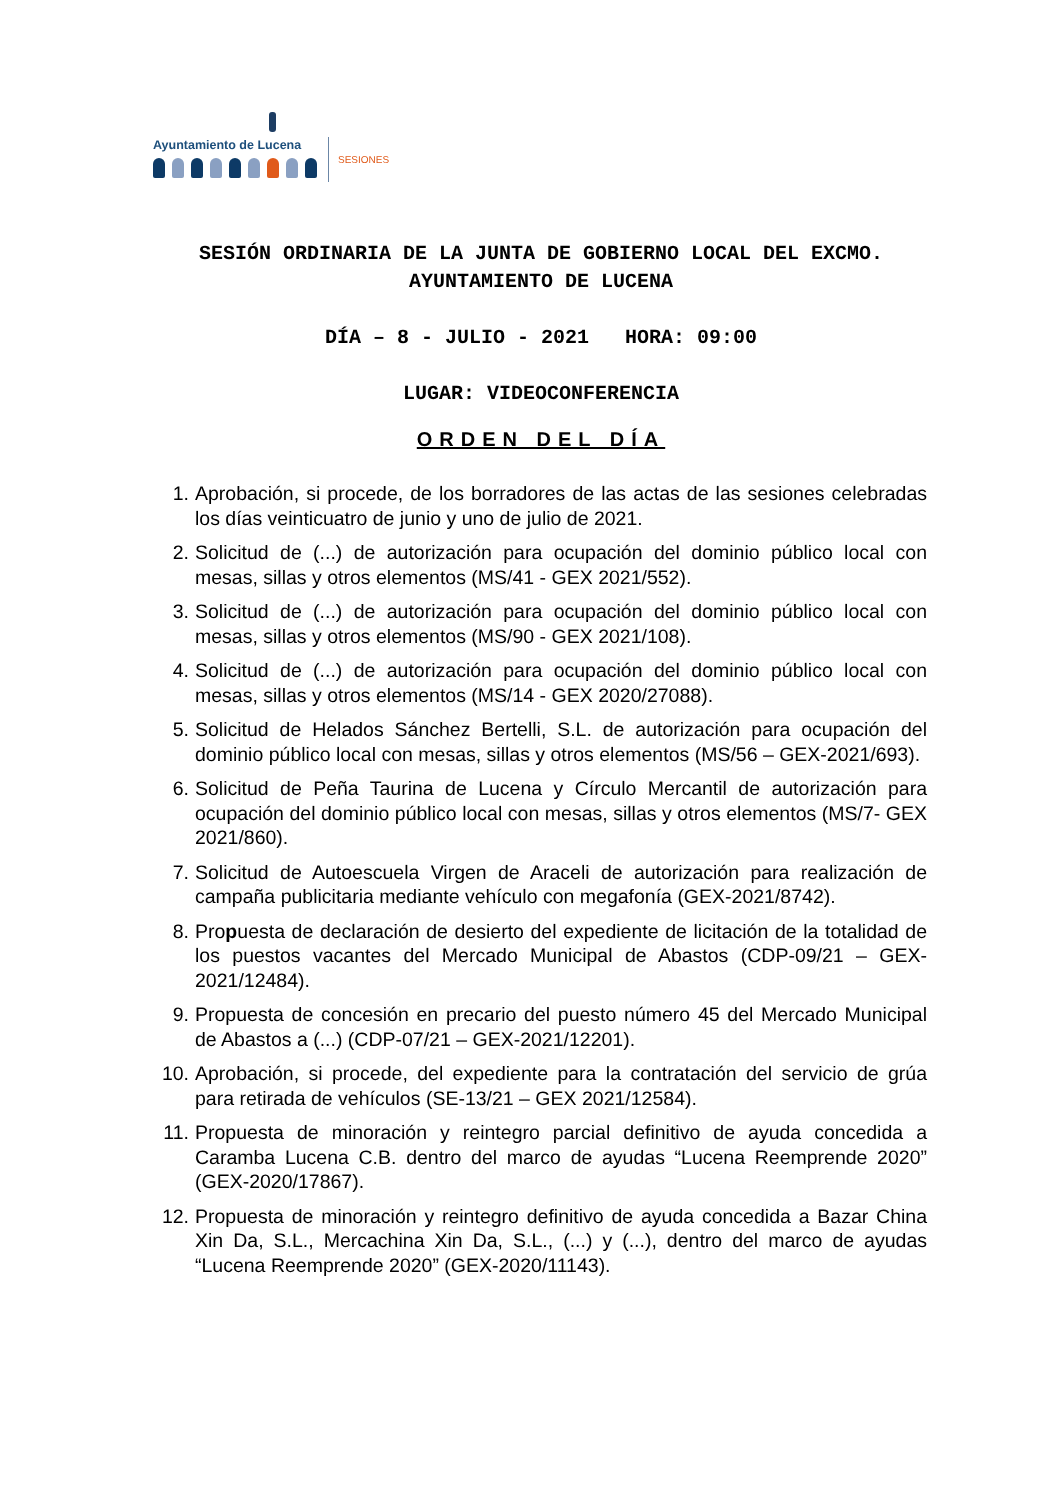Ayuntamiento de Lucena
SESIONES
SESIÓN ORDINARIA DE LA JUNTA DE GOBIERNO LOCAL DEL EXCMO. AYUNTAMIENTO DE LUCENA
DÍA – 8 - JULIO - 2021 HORA: 09:00
LUGAR: VIDEOCONFERENCIA
ORDEN DEL DÍA
1. Aprobación, si procede, de los borradores de las actas de las sesiones celebradas los días veinticuatro de junio y uno de julio de 2021.
2. Solicitud de (...) de autorización para ocupación del dominio público local con mesas, sillas y otros elementos (MS/41 - GEX 2021/552).
3. Solicitud de (...) de autorización para ocupación del dominio público local con mesas, sillas y otros elementos (MS/90 - GEX 2021/108).
4. Solicitud de (...) de autorización para ocupación del dominio público local con mesas, sillas y otros elementos (MS/14 - GEX 2020/27088).
5. Solicitud de Helados Sánchez Bertelli, S.L. de autorización para ocupación del dominio público local con mesas, sillas y otros elementos (MS/56 – GEX-2021/693).
6. Solicitud de Peña Taurina de Lucena y Círculo Mercantil de autorización para ocupación del dominio público local con mesas, sillas y otros elementos (MS/7- GEX 2021/860).
7. Solicitud de Autoescuela Virgen de Araceli de autorización para realización de campaña publicitaria mediante vehículo con megafonía (GEX-2021/8742).
8. Propuesta de declaración de desierto del expediente de licitación de la totalidad de los puestos vacantes del Mercado Municipal de Abastos (CDP-09/21 – GEX-2021/12484).
9. Propuesta de concesión en precario del puesto número 45 del Mercado Municipal de Abastos a (...) (CDP-07/21 – GEX-2021/12201).
10. Aprobación, si procede, del expediente para la contratación del servicio de grúa para retirada de vehículos (SE-13/21 – GEX 2021/12584).
11. Propuesta de minoración y reintegro parcial definitivo de ayuda concedida a Caramba Lucena C.B. dentro del marco de ayudas “Lucena Reemprende 2020” (GEX-2020/17867).
12. Propuesta de minoración y reintegro definitivo de ayuda concedida a Bazar China Xin Da, S.L., Mercachina Xin Da, S.L., (...) y (...), dentro del marco de ayudas “Lucena Reemprende 2020” (GEX-2020/11143).